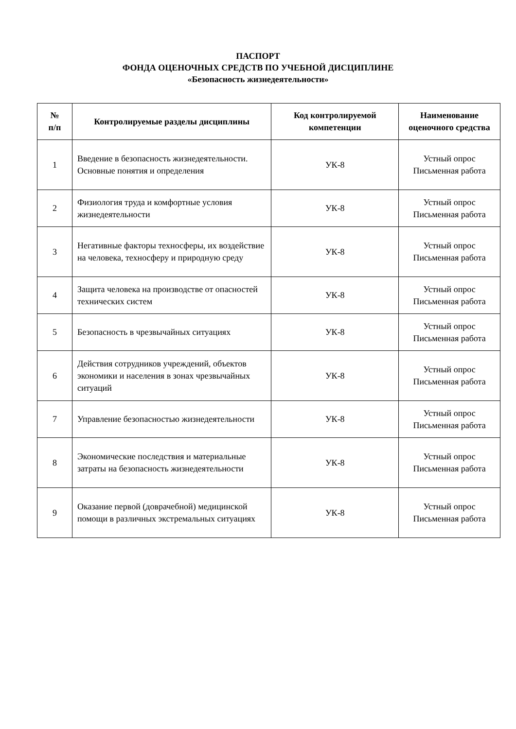ПАСПОРТ
ФОНДА ОЦЕНОЧНЫХ СРЕДСТВ ПО УЧЕБНОЙ ДИСЦИПЛИНЕ
«Безопасность жизнедеятельности»
| № п/п | Контролируемые разделы дисциплины | Код контролируемой компетенции | Наименование оценочного средства |
| --- | --- | --- | --- |
| 1 | Введение в безопасность жизнедеятельности. Основные понятия и определения | УК-8 | Устный опрос Письменная работа |
| 2 | Физиология труда и комфортные условия жизнедеятельности | УК-8 | Устный опрос Письменная работа |
| 3 | Негативные факторы техносферы, их воздействие на человека, техносферу и природную среду | УК-8 | Устный опрос Письменная работа |
| 4 | Защита человека на производстве от опасностей технических систем | УК-8 | Устный опрос Письменная работа |
| 5 | Безопасность в чрезвычайных ситуациях | УК-8 | Устный опрос Письменная работа |
| 6 | Действия сотрудников учреждений, объектов экономики и населения в зонах чрезвычайных ситуаций | УК-8 | Устный опрос Письменная работа |
| 7 | Управление безопасностью жизнедеятельности | УК-8 | Устный опрос Письменная работа |
| 8 | Экономические последствия и материальные затраты на безопасность жизнедеятельности | УК-8 | Устный опрос Письменная работа |
| 9 | Оказание первой (доврачебной) медицинской помощи в различных экстремальных ситуациях | УК-8 | Устный опрос Письменная работа |